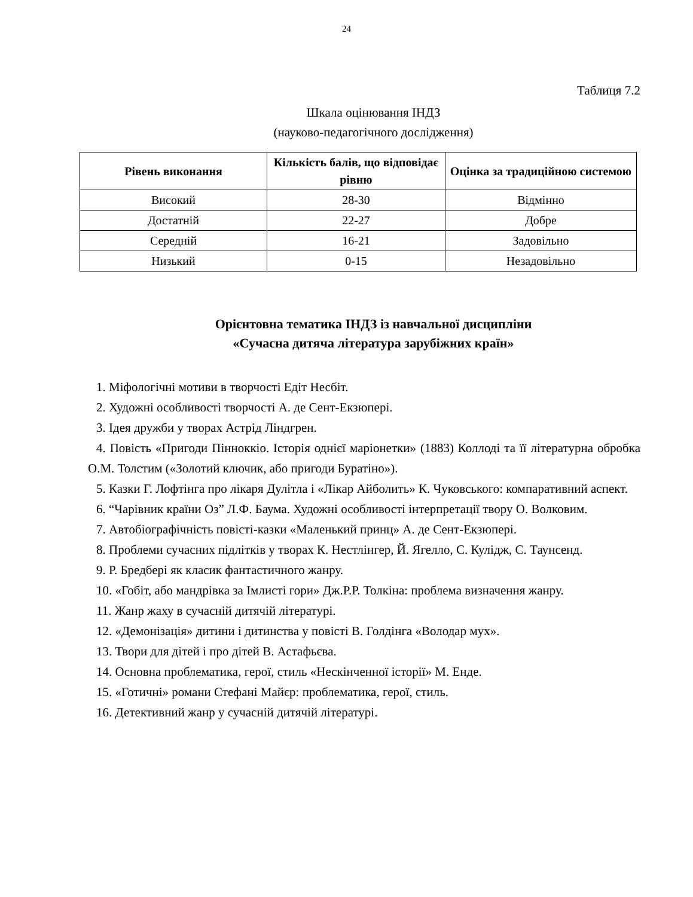24
Таблиця 7.2
Шкала оцінювання ІНДЗ
(науково-педагогічного дослідження)
| Рівень виконання | Кількість балів, що відповідає рівню | Оцінка за традиційною системою |
| --- | --- | --- |
| Високий | 28-30 | Відмінно |
| Достатній | 22-27 | Добре |
| Середній | 16-21 | Задовільно |
| Низький | 0-15 | Незадовільно |
Орієнтовна тематика ІНДЗ із навчальної дисципліни
«Сучасна дитяча література зарубіжних країн»
1. Міфологічні мотиви в творчості Едіт Несбіт.
2. Художні особливості творчості А. де Сент-Екзюпері.
3. Ідея дружби у творах Астрід Ліндгрен.
4. Повість «Пригоди Пінноккіо. Історія однієї маріонетки» (1883) Коллоді та її літературна обробка О.М. Толстим («Золотий ключик, або пригоди Буратіно»).
5. Казки Г. Лофтінга про лікаря Дулітла і «Лікар Айболить» К. Чуковського: компаративний аспект.
6. “Чарівник країни Оз” Л.Ф. Баума. Художні особливості інтерпретації твору О. Волковим.
7. Автобіографічність повісті-казки «Маленький принц» А. де Сент-Екзюпері.
8. Проблеми сучасних підлітків у творах К. Нестлінгер, Й. Ягелло, С. Кулідж, С. Таунсенд.
9. Р. Бредбері як класик фантастичного жанру.
10. «Гобіт, або мандрівка за Імлисті гори» Дж.Р.Р. Толкіна: проблема визначення жанру.
11. Жанр жаху в сучасній дитячій літературі.
12. «Демонізація» дитини і дитинства у повісті В. Голдінга «Володар мух».
13. Твори для дітей і про дітей В. Астафьєва.
14. Основна проблематика, герої, стиль «Нескінченної історії» М. Енде.
15. «Готичні» романи Стефані Майєр: проблематика, герої, стиль.
16. Детективний жанр у сучасній дитячій літературі.